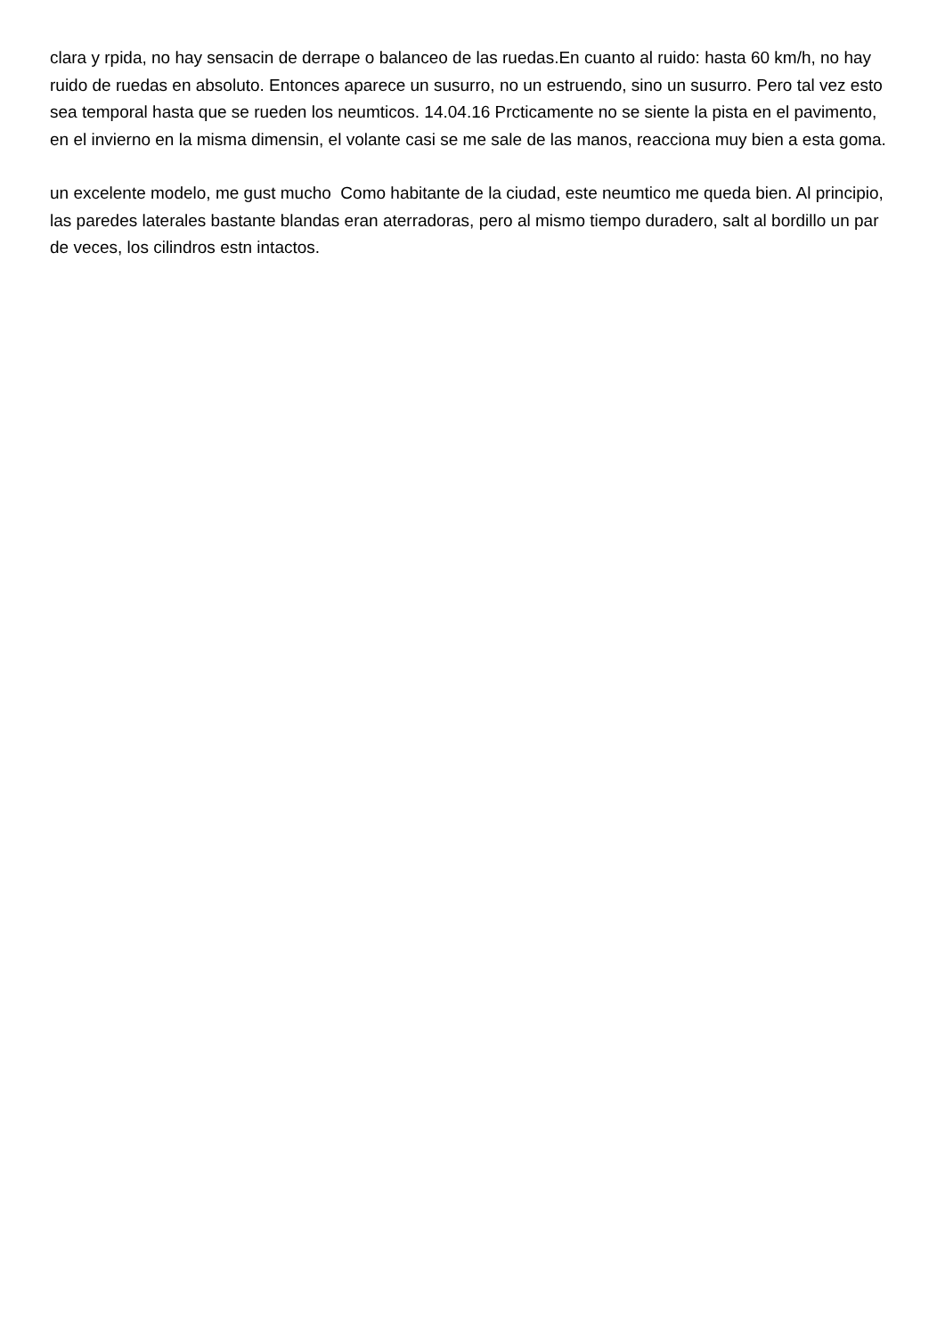clara y rpida, no hay sensacin de derrape o balanceo de las ruedas.En cuanto al ruido: hasta 60 km/h, no hay ruido de ruedas en absoluto. Entonces aparece un susurro, no un estruendo, sino un susurro. Pero tal vez esto sea temporal hasta que se rueden los neumticos. 14.04.16 Prcticamente no se siente la pista en el pavimento, en el invierno en la misma dimensin, el volante casi se me sale de las manos, reacciona muy bien a esta goma.
un excelente modelo, me gust mucho Como habitante de la ciudad, este neumtico me queda bien. Al principio, las paredes laterales bastante blandas eran aterradoras, pero al mismo tiempo duradero, salt al bordillo un par de veces, los cilindros estn intactos.